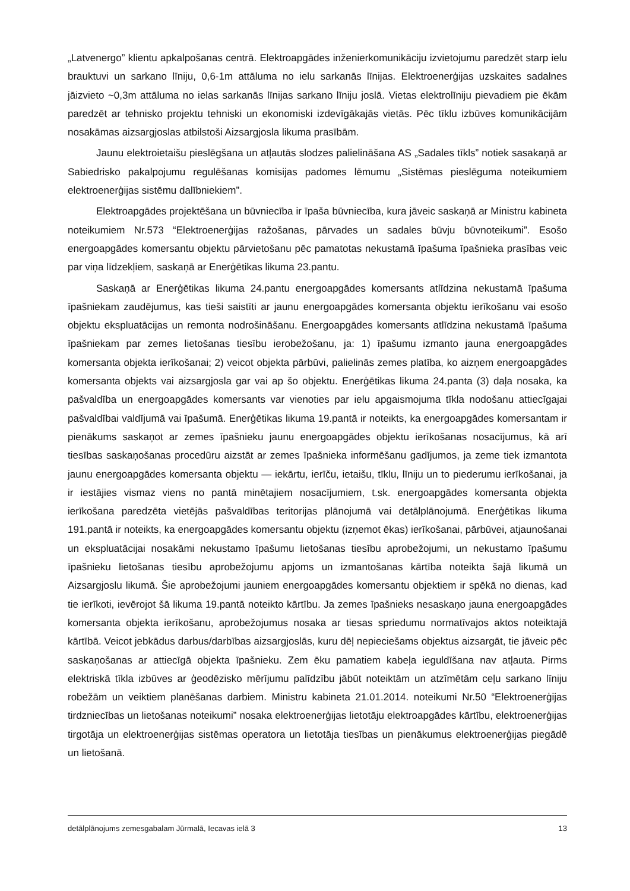„Latvenergo” klientu apkalpošanas centrā. Elektroapgādes inženierkomunikāciju izvietojumu paredzēt starp ielu brauktuvi un sarkano līniju, 0,6-1m attāluma no ielu sarkanās līnijas. Elektroenerģijas uzskaites sadalnes jāizvieto ~0,3m attāluma no ielas sarkanās līnijas sarkano līniju joslā. Vietas elektrolīniju pievadiem pie ēkām paredzēt ar tehnisko projektu tehniski un ekonomiski izdevīgākajās vietās. Pēc tīklu izbūves komunikācijām nosakāmas aizsargjoslas atbilstoši Aizsargjosla likuma prasībām.
Jaunu elektroietaišu pieslēgšana un atļautās slodzes palielināšana AS „Sadales tīkls” notiek sasakaņā ar Sabiedrisko pakalpojumu regulēšanas komisijas padomes lēmumu „Sistēmas pieslēguma noteikumiem elektroenerģijas sistēmu dalībniekiem”.
Elektroapgādes projektēšana un būvniecība ir īpaša būvniecība, kura jāveic saskaņā ar Ministru kabineta noteikumiem Nr.573 “Elektroenerģijas ražošanas, pārvades un sadales būvju būvnoteikumi”. Esošo energoapgādes komersantu objektu pārvietošanu pēc pamatotas nekustamā īpašuma īpašnieka prasības veic par viņa līdzekļiem, saskaņā ar Enerģētikas likuma 23.pantu.
Saskaņā ar Enerģētikas likuma 24.pantu energoapgādes komersants atlīdzina nekustamā īpašuma īpašniekam zaudējumus, kas tieši saistīti ar jaunu energoapgādes komersanta objektu ierīkošanu vai esošo objektu ekspluatācijas un remonta nodrošināšanu. Energoapgādes komersants atlīdzina nekustamā īpašuma īpašniekam par zemes lietošanas tiesību ierobežošanu, ja: 1) īpašumu izmanto jauna energoapgādes komersanta objekta ierīkošanai; 2) veicot objekta pārbūvi, palielinās zemes platība, ko aizņem energoapgādes komersanta objekts vai aizsargjosla gar vai ap šo objektu. Enerģētikas likuma 24.panta (3) daļa nosaka, ka pašvaldība un energoapgādes komersants var vienoties par ielu apgaismojuma tīkla nodošanu attiecīgajai pašvaldībai valdījumā vai īpašumā. Enerģētikas likuma 19.pantā ir noteikts, ka energoapgādes komersantam ir pienākums saskaņot ar zemes īpašnieku jaunu energoapgādes objektu ierīkošanas nosacījumus, kā arī tiesības saskaņošanas procedūru aizstāt ar zemes īpašnieka informēšanu gadījumos, ja zeme tiek izmantota jaunu energoapgādes komersanta objektu — iekārtu, ierīču, ietaišu, tīklu, līniju un to piederumu ierīkošanai, ja ir iestājies vismaz viens no pantā minētajiem nosacījumiem, t.sk. energoapgādes komersanta objekta ierīkošana paredzēta vietējās pašvaldības teritorijas plānojumā vai detālplānojumā. Enerģētikas likuma 191.pantā ir noteikts, ka energoapgādes komersantu objektu (izņemot ēkas) ierīkošanai, pārbūvei, atjaunošanai un ekspluatācijai nosakāmi nekustamo īpašumu lietošanas tiesību aprobežojumi, un nekustamo īpašumu īpašnieku lietošanas tiesību aprobežojumu apjoms un izmantošanas kārtība noteikta šajā likumā un Aizsargjoslu likumā. Šie aprobežojumi jauniem energoapgādes komersantu objektiem ir spēkā no dienas, kad tie ierīkoti, ievērojot šā likuma 19.pantā noteikto kārtību. Ja zemes īpašnieks nesaskaņo jauna energoapgādes komersanta objekta ierīkošanu, aprobežojumus nosaka ar tiesas spriedumu normatīvajos aktos noteiktajā kārtībā. Veicot jebkādus darbus/darbības aizsargjoslās, kuru dēļ nepieciešams objektus aizsargāt, tie jāveic pēc saskaņošanas ar attiecīgā objekta īpašnieku. Zem ēku pamatiem kabeļa ieguldīšana nav atļauta. Pirms elektriskā tīkla izbūves ar ģeodēzisko mērījumu palīdzību jābūt noteiktām un atzīmētām ceļu sarkano līniju robežām un veiktiem planēšanas darbiem. Ministru kabineta 21.01.2014. noteikumi Nr.50 “Elektroenerģijas tirdzniecības un lietošanas noteikumi” nosaka elektroenerģijas lietotāju elektroapgādes kārtību, elektroenerģijas tirgotāja un elektroenerģijas sistēmas operatora un lietotāja tiesības un pienākumus elektroenerģijas piegādē un lietošanā.
detālplānojums zemesgabalam Jūrmalā, Iecavas ielā 3 13